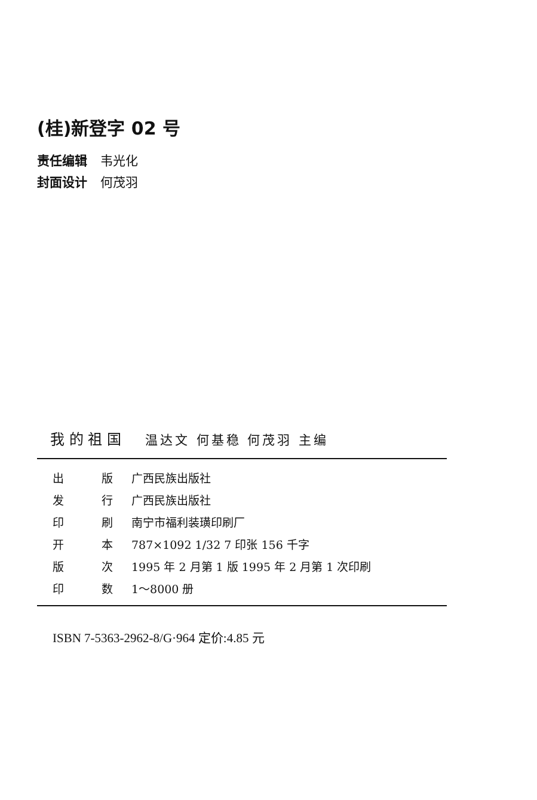(桂)新登字 02 号
责任编辑 韦光化
封面设计 何茂羽
我 的 祖 国 温达文 何基稳 何茂羽 主编
| 出 | 版 | 广西民族出版社 |
| 发 | 行 | 广西民族出版社 |
| 印 | 刷 | 南宁市福利装璜印刷厂 |
| 开 | 本 | 787×1092 1/32 7 印张 156 千字 |
| 版 | 次 | 1995 年 2 月第 1 版 1995 年 2 月第 1 次印刷 |
| 印 | 数 | 1～8000 册 |
ISBN 7-5363-2962-8/G·964 定价:4.85 元